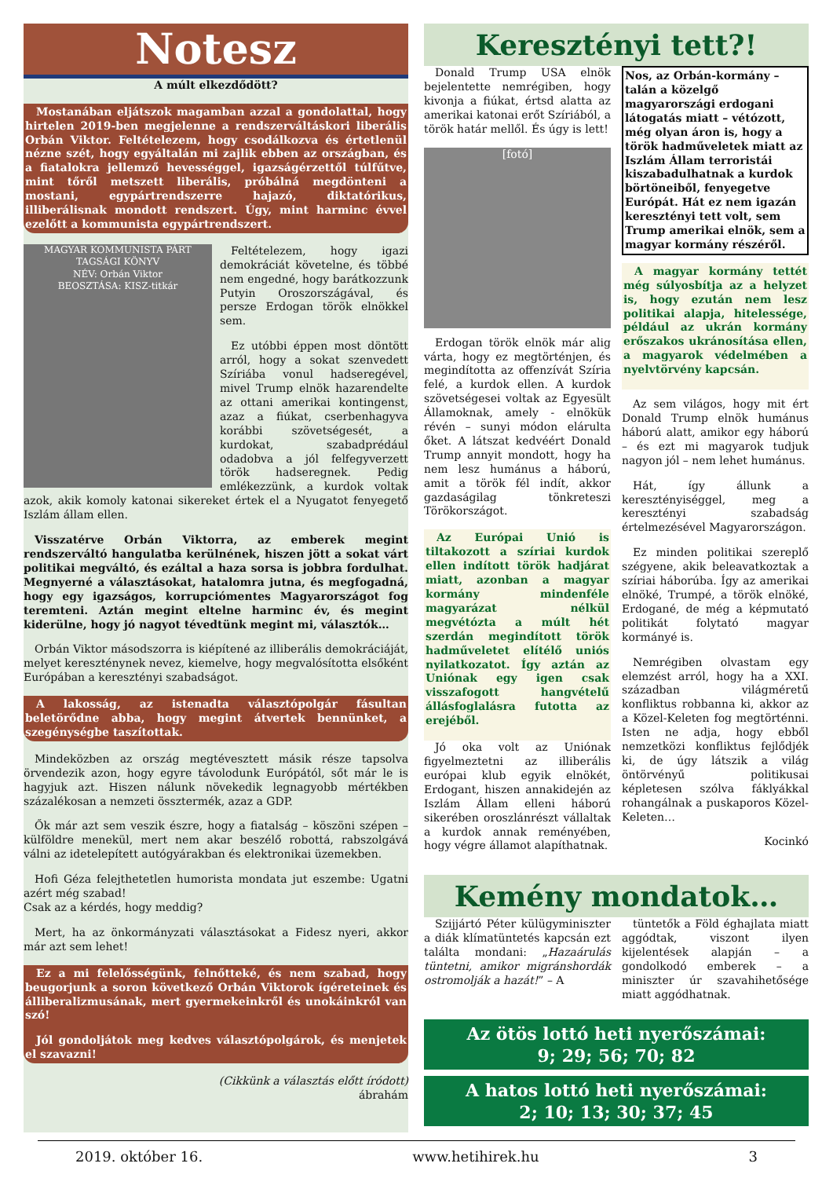Notesz
A múlt elkezdődött?
Mostanában eljátszok magamban azzal a gondolattal, hogy hirtelen 2019-ben megjelenne a rendszerváltáskori liberális Orbán Viktor. Feltételezem, hogy csodálkozva és értetlenül nézne szét, hogy egyáltalán mi zajlik ebben az országban, és a fiatalokra jellemző hevességgel, igazságérzettől túlfűtve, mint tőről metszett liberális, próbálná megdönteni a mostani, egypártrendszerre hajazó, diktatórikus, illiberálisnak mondott rendszert. Úgy, mint harminc évvel ezelőtt a kommunista egypártrendszert.
MAGYAR KOMMUNISTA PÁRT
TAGSÁGI KÖNYV
NÉV: Orbán Viktor
BEOSZTÁSA: KISZ-titkár
Feltételezem, hogy igazi demokráciát követelne, és többé nem engedné, hogy barátkozzunk Putyin Oroszországával, és persze Erdogan török elnökkel sem.
Ez utóbbi éppen most döntött arról, hogy a sokat szenvedett Szíriába vonul hadseregével, mivel Trump elnök hazarendelte az ottani amerikai kontingenst, azaz a fiúkat, cserbenhagyva korábbi szövetségesét, a kurdokat, szabadprédául odadobva a jól felfegyverzett török hadseregnek. Pedig emlékezzünk, a kurdok voltak azok, akik komoly katonai sikereket értek el a Nyugatot fenyegető Iszlám állam ellen.
Visszatérve Orbán Viktorra, az emberek megint rendszerváltó hangulatba kerülnének, hiszen jött a sokat várt politikai megváltó, és ezáltal a haza sorsa is jobbra fordulhat. Megnyerné a választásokat, hatalomra jutna, és megfogadná, hogy egy igazságos, korrupciómentes Magyarországot fog teremteni. Aztán megint eltelne harminc év, és megint kiderülne, hogy jó nagyot tévedtünk megint mi, választók…
Orbán Viktor másodszorra is kiépítené az illiberális demokráciáját, melyet kereszténynek nevez, kiemelve, hogy megvalósította elsőként Európában a keresztényi szabadságot.
A lakosság, az istenadta választópolgár fásultan beletörődne abba, hogy megint átvertek bennünket, a szegénységbe taszítottak.
Mindeközben az ország megtévesztett másik része tapsolva örvendezik azon, hogy egyre távolodunk Európától, sőt már le is hagyjuk azt. Hiszen nálunk növekedik legnagyobb mértékben százalékosan a nemzeti össztermék, azaz a GDP.
Ők már azt sem veszik észre, hogy a fiatalság – köszöni szépen – külföldre menekül, mert nem akar beszélő robottá, rabszolgává válni az idetelepített autógyárakban és elektronikai üzemekben.
Hofi Géza felejthetetlen humorista mondata jut eszembe: Ugatni azért még szabad!
Csak az a kérdés, hogy meddig?
Mert, ha az önkormányzati választásokat a Fidesz nyeri, akkor már azt sem lehet!
Ez a mi felelősségünk, felnőtteké, és nem szabad, hogy beugorjunk a soron következő Orbán Viktorok ígéreteinek és álliberalizmusának, mert gyermekeinkről és unokáinkról van szó!
Jól gondoljátok meg kedves választópolgárok, és menjetek el szavazni!
(Cikkünk a választás előtt íródott)
ábrahám
Keresztényi tett?!
Donald Trump USA elnök bejelentette nemrégiben, hogy kivonja a fiúkat, értsd alatta az amerikai katonai erőt Szíriából, a török határ mellől. És úgy is lett!
[fotó]
Erdogan török elnök már alig várta, hogy ez megtörténjen, és megindította az offenzívát Szíria felé, a kurdok ellen. A kurdok szövetségesei voltak az Egyesült Államoknak, amely - elnökük révén – sunyi módon elárulta őket. A látszat kedvéért Donald Trump annyit mondott, hogy ha nem lesz humánus a háború, amit a török fél indít, akkor gazdaságilag tönkreteszi Törökországot.
Az Európai Unió is tiltakozott a szíriai kurdok ellen indított török hadjárat miatt, azonban a magyar kormány mindenféle magyarázat nélkül megvétózta a múlt hét szerdán megindított török hadműveletet elítélő uniós nyilatkozatot. Így aztán az Uniónak egy igen csak visszafogott hangvételű állásfoglalásra futotta az erejéből.
Jó oka volt az Uniónak figyelmeztetni az illiberális európai klub egyik elnökét, Erdogant, hiszen annakidején az Iszlám Állam elleni háború sikerében oroszlánrészt vállaltak a kurdok annak reményében, hogy végre államot alapíthatnak.
Nos, az Orbán-kormány – talán a közelgő magyarországi erdogani látogatás miatt – vétózott, még olyan áron is, hogy a török hadműveletek miatt az Iszlám Állam terroristái kiszabadulhatnak a kurdok börtöneiből, fenyegetve Európát. Hát ez nem igazán keresztényi tett volt, sem Trump amerikai elnök, sem a magyar kormány részéről.
A magyar kormány tettét még súlyosbítja az a helyzet is, hogy ezután nem lesz politikai alapja, hitelessége, például az ukrán kormány erőszakos ukránosítása ellen, a magyarok védelmében a nyelvtörvény kapcsán.
Az sem világos, hogy mit ért Donald Trump elnök humánus háború alatt, amikor egy háború – és ezt mi magyarok tudjuk nagyon jól – nem lehet humánus.
Hát, így állunk a keresztényiséggel, meg a keresztényi szabadság értelmezésével Magyarországon.
Ez minden politikai szereplő szégyene, akik beleavatkoztak a szíriai háborúba. Így az amerikai elnöké, Trumpé, a török elnöké, Erdogané, de még a képmutató politikát folytató magyar kormányé is.
Nemrégiben olvastam egy elemzést arról, hogy ha a XXI. században világméretű konfliktus robbanna ki, akkor az a Közel-Keleten fog megtörténni. Isten ne adja, hogy ebből nemzetközi konfliktus fejlődjék ki, de úgy látszik a világ öntörvényű politikusai képletesen szólva fáklyákkal rohangálnak a puskaporos Közel-Keleten…
Kocinkó
Kemény mondatok…
Szijjártó Péter külügyminiszter a diák klímatüntetés kapcsán ezt találta mondani: „Hazaárulás tüntetni, amikor migránshordák ostromolják a hazát!” – A
tüntetők a Föld éghajlata miatt aggódtak, viszont ilyen kijelentések alapján – a gondolkodó emberek – a miniszter úr szavahihetősége miatt aggódhatnak.
Az ötös lottó heti nyerőszámai:
9; 29; 56; 70; 82
A hatos lottó heti nyerőszámai:
2; 10; 13; 30; 37; 45
2019. október 16. www.hetihirek.hu 3